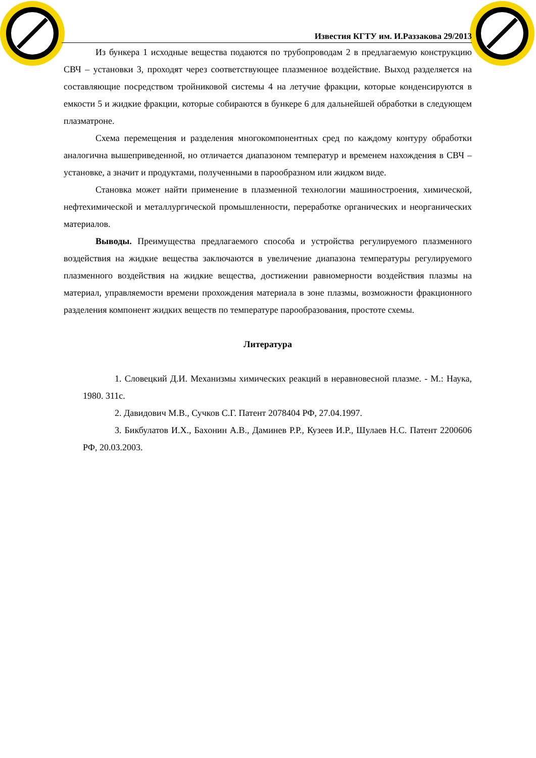Известия КГТУ им. И.Раззакова 29/2013
Из бункера 1 исходные вещества подаются по трубопроводам 2 в предлагаемую конструкцию СВЧ – установки 3, проходят через соответствующее плазменное воздействие. Выход разделяется на составляющие посредством тройниковой системы 4 на летучие фракции, которые конденсируются в емкости 5 и жидкие фракции, которые собираются в бункере 6 для дальнейшей обработки в следующем плазматроне.
Схема перемещения и разделения многокомпонентных сред по каждому контуру обработки аналогична вышеприведенной, но отличается диапазоном температур и временем нахождения в СВЧ – установке, а значит и продуктами, полученными в парообразном или жидком виде.
Становка может найти применение в плазменной технологии машиностроения, химической, нефтехимической и металлургической промышленности, переработке органических и неорганических материалов.
Выводы. Преимущества предлагаемого способа и устройства регулируемого плазменного воздействия на жидкие вещества заключаются в увеличение диапазона температуры регулируемого плазменного воздействия на жидкие вещества, достижении равномерности воздействия плазмы на материал, управляемости времени прохождения материала в зоне плазмы, возможности фракционного разделения компонент жидких веществ по температуре парообразования, простоте схемы.
Литература
1. Словецкий Д.И. Механизмы химических реакций в неравновесной плазме. - М.: Наука, 1980. 311с.
2. Давидович М.В., Сучков С.Г. Патент 2078404 РФ, 27.04.1997.
3. Бикбулатов И.Х., Бахонин А.В., Даминев Р.Р., Кузеев И.Р., Шулаев Н.С. Патент 2200606 РФ, 20.03.2003.